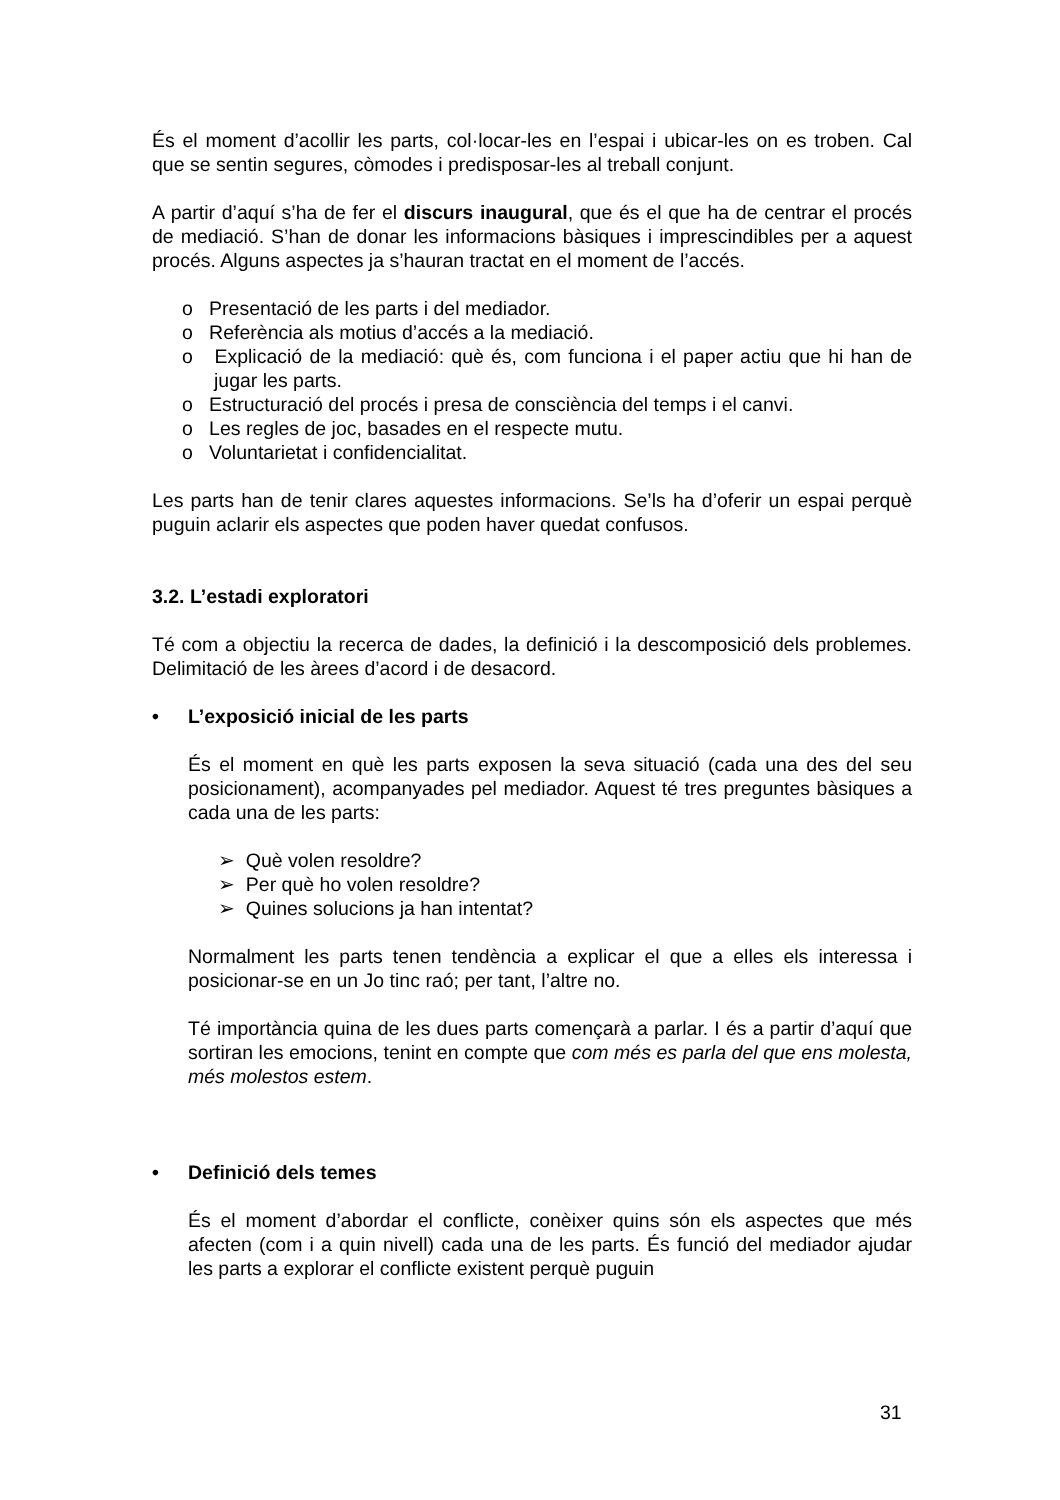És el moment d’acollir les parts, col·locar-les en l’espai i ubicar-les on es troben. Cal que se sentin segures, còmodes i predisposar-les al treball conjunt.
A partir d’aquí s’ha de fer el discurs inaugural, que és el que ha de centrar el procés de mediació. S’han de donar les informacions bàsiques i imprescindibles per a aquest procés. Alguns aspectes ja s’hauran tractat en el moment de l’accés.
o Presentació de les parts i del mediador.
o Referència als motius d’accés a la mediació.
o Explicació de la mediació: què és, com funciona i el paper actiu que hi han de jugar les parts.
o Estructuració del procés i presa de consciència del temps i el canvi.
o Les regles de joc, basades en el respecte mutu.
o Voluntarietat i confidencialitat.
Les parts han de tenir clares aquestes informacions. Se’ls ha d’oferir un espai perquè puguin aclarir els aspectes que poden haver quedat confusos.
3.2. L’estadi exploratori
Té com a objectiu la recerca de dades, la definició i la descomposició dels problemes. Delimitació de les àrees d’acord i de desacord.
• L’exposició inicial de les parts
És el moment en què les parts exposen la seva situació (cada una des del seu posicionament), acompanyades pel mediador. Aquest té tres preguntes bàsiques a cada una de les parts:
➢ Què volen resoldre?
➢ Per què ho volen resoldre?
➢ Quines solucions ja han intentat?
Normalment les parts tenen tendència a explicar el que a elles els interessa i posicionar-se en un Jo tinc raó; per tant, l’altre no.
Té importància quina de les dues parts començarà a parlar. I és a partir d’aquí que sortiran les emocions, tenint en compte que com més es parla del que ens molesta, més molestos estem.
• Definició dels temes
És el moment d’abordar el conflicte, conèixer quins són els aspectes que més afecten (com i a quin nivell) cada una de les parts. És funció del mediador ajudar les parts a explorar el conflicte existent perquè puguin
31